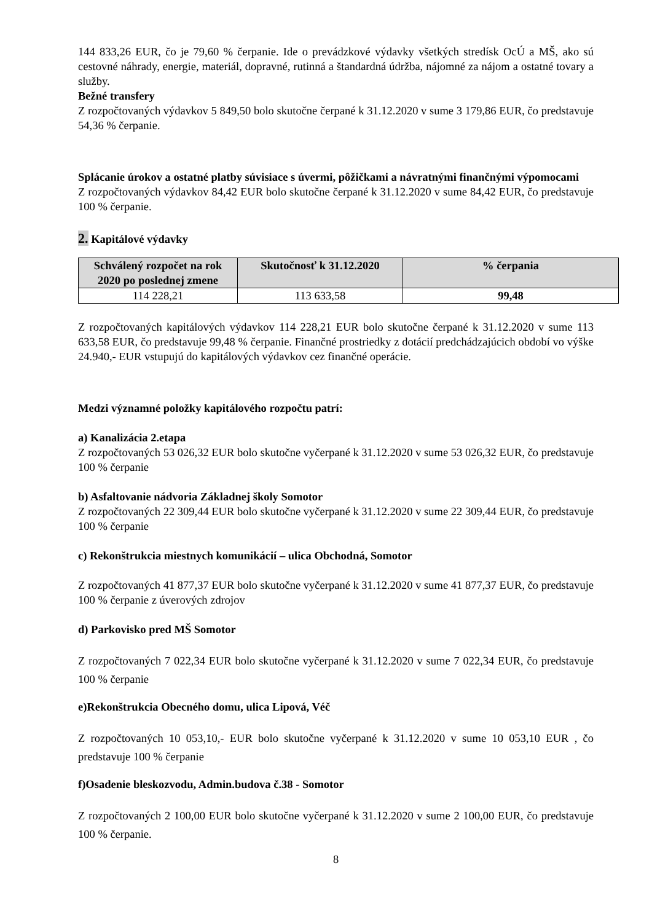144 833,26 EUR, čo je 79,60 % čerpanie. Ide o prevádzkové výdavky všetkých stredísk OcÚ a MŠ, ako sú cestovné náhrady, energie, materiál, dopravné, rutinná a štandardná údržba, nájomné za nájom a ostatné tovary a služby.
Bežné transfery
Z rozpočtovaných výdavkov 5 849,50 bolo skutočne čerpané k 31.12.2020 v sume 3 179,86 EUR, čo predstavuje 54,36 % čerpanie.
Splácanie úrokov a ostatné platby súvisiace s úvermi, pôžičkami a návratnými finančnými výpomocami
Z rozpočtovaných výdavkov 84,42 EUR bolo skutočne čerpané k 31.12.2020 v sume 84,42 EUR, čo predstavuje 100 % čerpanie.
2. Kapitálové výdavky
| Schválený rozpočet na rok 2020 po poslednej zmene | Skutočnosť k 31.12.2020 | % čerpania |
| --- | --- | --- |
| 114 228,21 | 113 633,58 | 99,48 |
Z rozpočtovaných kapitálových výdavkov 114 228,21 EUR bolo skutočne čerpané k 31.12.2020 v sume 113 633,58 EUR, čo predstavuje 99,48 % čerpanie. Finančné prostriedky z dotácií predchádzajúcich období vo výške 24.940,- EUR vstupujú do kapitálových výdavkov cez finančné operácie.
Medzi významné položky kapitálového rozpočtu patrí:
a) Kanalizácia 2.etapa
Z rozpočtovaných 53 026,32 EUR bolo skutočne vyčerpané k 31.12.2020 v sume 53 026,32 EUR, čo predstavuje 100 % čerpanie
b) Asfaltovanie nádvoria Základnej školy Somotor
Z rozpočtovaných 22 309,44 EUR bolo skutočne vyčerpané k 31.12.2020 v sume 22 309,44 EUR, čo predstavuje 100 % čerpanie
c) Rekonštrukcia miestnych komunikácií – ulica Obchodná, Somotor
Z rozpočtovaných 41 877,37 EUR bolo skutočne vyčerpané k 31.12.2020 v sume 41 877,37 EUR, čo predstavuje 100 % čerpanie z úverových zdrojov
d) Parkovisko pred MŠ Somotor
Z rozpočtovaných 7 022,34 EUR bolo skutočne vyčerpané k 31.12.2020 v sume 7 022,34 EUR, čo predstavuje 100 % čerpanie
e)Rekonštrukcia Obecného domu, ulica Lipová, Véč
Z rozpočtovaných 10 053,10,- EUR bolo skutočne vyčerpané k 31.12.2020 v sume 10 053,10 EUR , čo predstavuje 100 % čerpanie
f)Osadenie bleskozvodu, Admin.budova č.38 - Somotor
Z rozpočtovaných 2 100,00 EUR bolo skutočne vyčerpané k 31.12.2020 v sume 2 100,00 EUR, čo predstavuje 100 % čerpanie.
8